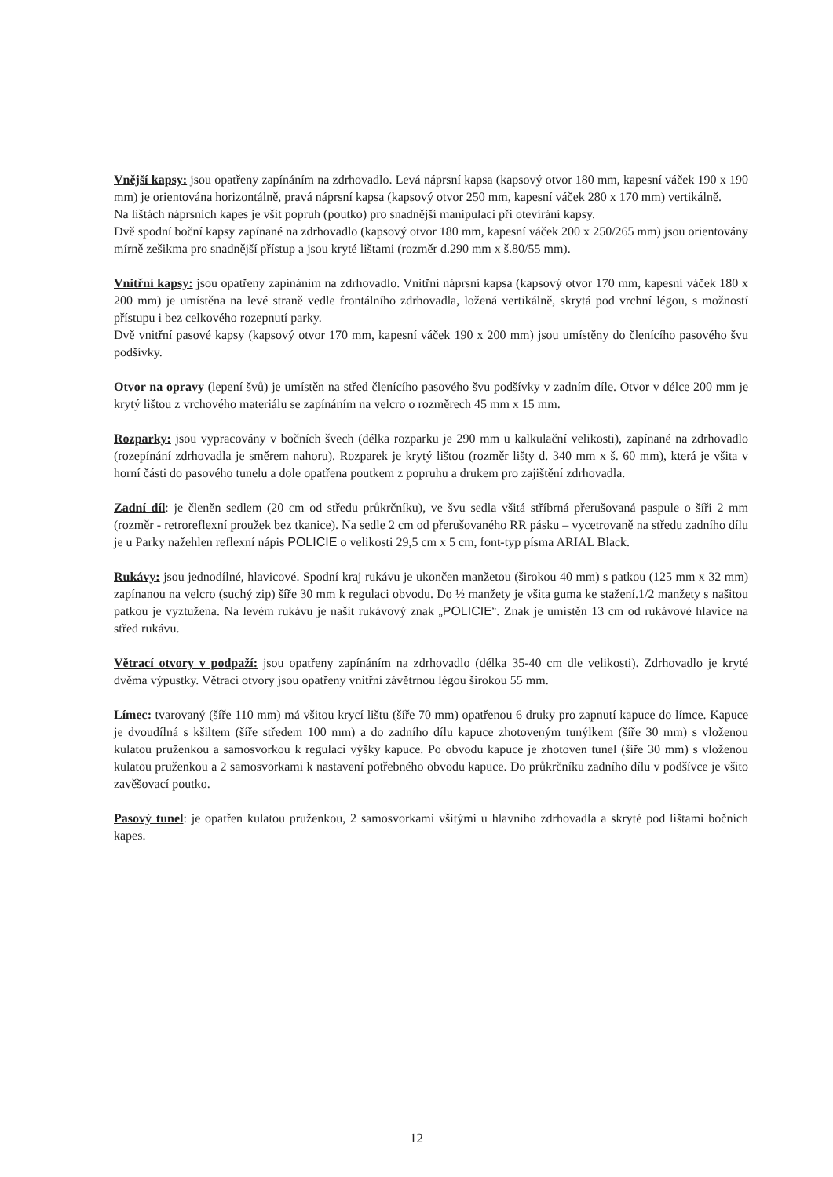Vnější kapsy: jsou opatřeny zapínáním na zdrhovadlo. Levá náprsní kapsa (kapsový otvor 180 mm, kapesní váček 190 x 190 mm) je orientována horizontálně, pravá náprsní kapsa (kapsový otvor 250 mm, kapesní váček 280 x 170 mm) vertikálně.
Na lištách náprsních kapes je všit popruh (poutko) pro snadnější manipulaci při otevírání kapsy.
Dvě spodní boční kapsy zapínané na zdrhovadlo (kapsový otvor 180 mm, kapesní váček 200 x 250/265 mm) jsou orientovány mírně zešikma pro snadnější přístup a jsou kryté lištami (rozměr d.290 mm x š.80/55 mm).
Vnitřní kapsy: jsou opatřeny zapínáním na zdrhovadlo. Vnitřní náprsní kapsa (kapsový otvor 170 mm, kapesní váček 180 x 200 mm) je umístěna na levé straně vedle frontálního zdrhovadla, ložená vertikálně, skrytá pod vrchní légou, s možností přístupu i bez celkového rozepnutí parky.
Dvě vnitřní pasové kapsy (kapsový otvor 170 mm, kapesní váček 190 x 200 mm) jsou umístěny do členícího pasového švu podšívky.
Otvor na opravy (lepení švů) je umístěn na střed členícího pasového švu podšívky v zadním díle. Otvor v délce 200 mm je krytý lištou z vrchového materiálu se zapínáním na velcro o rozměrech 45 mm x 15 mm.
Rozparky: jsou vypracovány v bočních švech (délka rozparku je 290 mm u kalkulační velikosti), zapínané na zdrhovadlo (rozepínání zdrhovadla je směrem nahoru). Rozparek je krytý lištou (rozměr lišty d. 340 mm x š. 60 mm), která je všita v horní části do pasového tunelu a dole opatřena poutkem z popruhu a drukem pro zajištění zdrhovadla.
Zadní díl: je členěn sedlem (20 cm od středu průkrčníku), ve švu sedla všitá stříbrná přerušovaná paspule o šíři 2 mm (rozměr - retroreflexní proužek bez tkanice). Na sedle 2 cm od přerušovaného RR pásku – vycetrovaně na středu zadního dílu je u Parky nažehlen reflexní nápis POLICIE o velikosti 29,5 cm x 5 cm, font-typ písma ARIAL Black.
Rukávy: jsou jednodílné, hlavicové. Spodní kraj rukávu je ukončen manžetou (širokou 40 mm) s patkou (125 mm x 32 mm) zapínanou na velcro (suchý zip) šíře 30 mm k regulaci obvodu. Do ½ manžety je všita guma ke stažení.1/2 manžety s našitou patkou je vyztužena. Na levém rukávu je našit rukávový znak „POLICIE“. Znak je umístěn 13 cm od rukávové hlavice na střed rukávu.
Větrací otvory v podpaží: jsou opatřeny zapínáním na zdrhovadlo (délka 35-40 cm dle velikosti). Zdrhovadlo je kryté dvěma výpustky. Větrací otvory jsou opatřeny vnitřní závětrnou légou širokou 55 mm.
Límec: tvarovaný (šíře 110 mm) má všitou krycí lištu (šíře 70 mm) opatřenou 6 druky pro zapnutí kapuce do límce. Kapuce je dvoudílná s kšiltem (šíře středem 100 mm) a do zadního dílu kapuce zhotoveným tunýlkem (šíře 30 mm) s vloženou kulatou pruženkou a samosvorkou k regulaci výšky kapuce. Po obvodu kapuce je zhotoven tunel (šíře 30 mm) s vloženou kulatou pruženkou a 2 samosvorkami k nastavení potřebného obvodu kapuce. Do průkrčníku zadního dílu v podšívce je všito zavěšovací poutko.
Pasový tunel: je opatřen kulatou pruženkou, 2 samosvorkami všitými u hlavního zdrhovadla a skryté pod lištami bočních kapes.
12